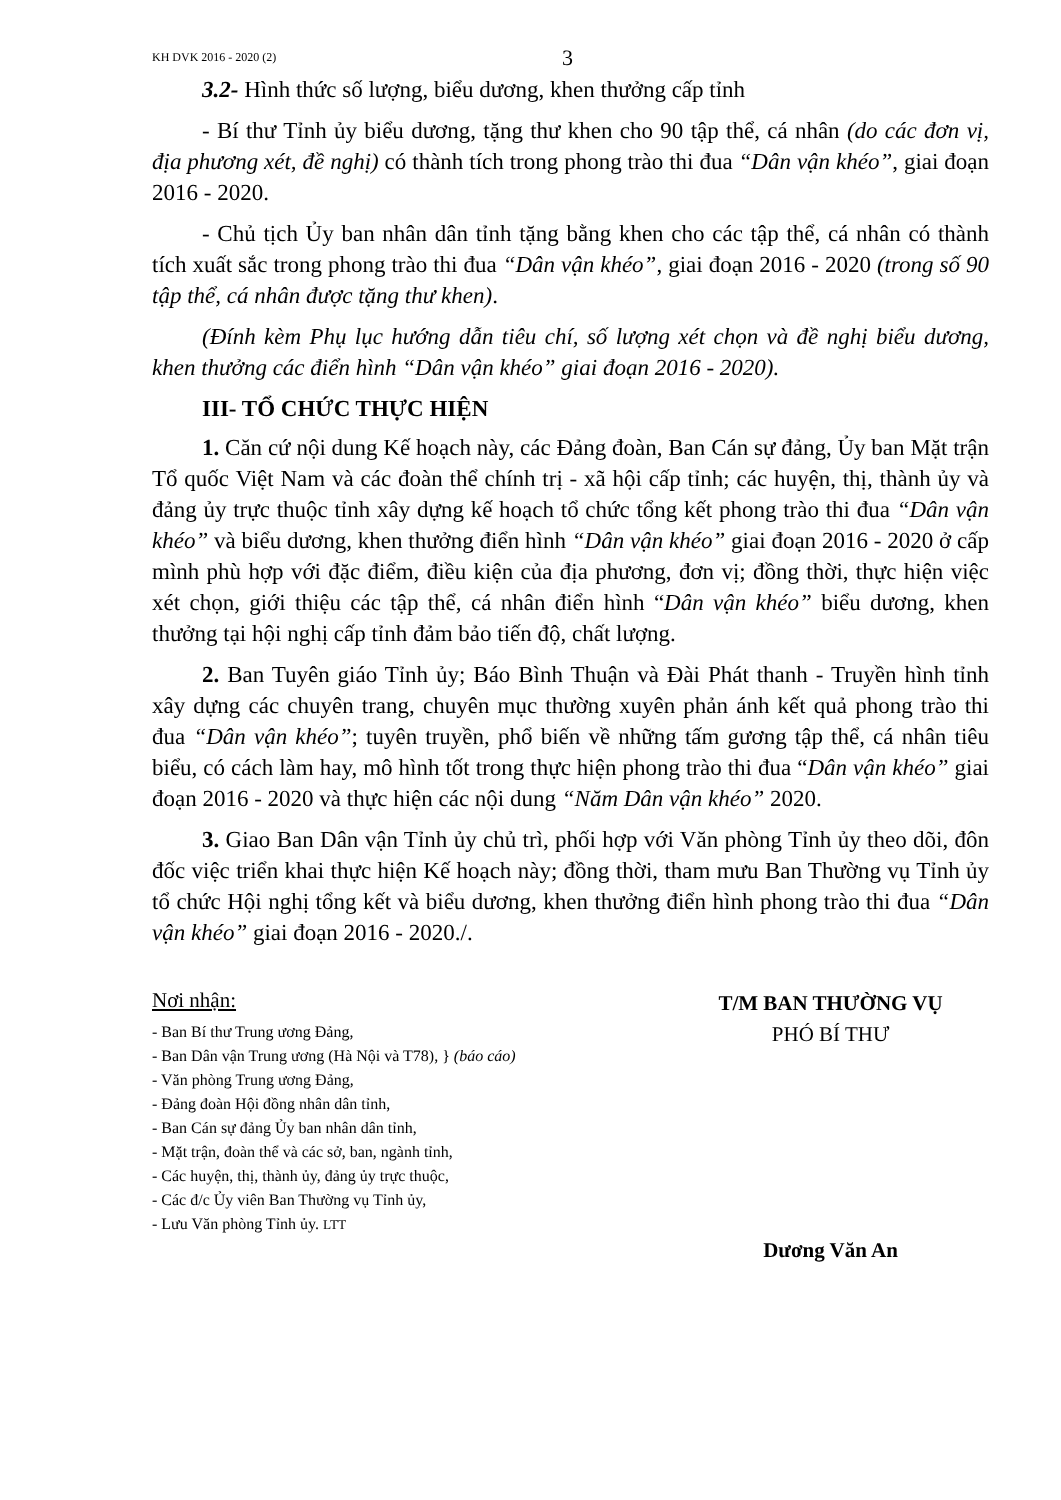KH DVK 2016 - 2020 (2) 3
3.2- Hình thức số lượng, biểu dương, khen thưởng cấp tỉnh
- Bí thư Tỉnh ủy biểu dương, tặng thư khen cho 90 tập thể, cá nhân (do các đơn vị, địa phương xét, đề nghị) có thành tích trong phong trào thi đua “Dân vận khéo”, giai đoạn 2016 - 2020.
- Chủ tịch Ủy ban nhân dân tỉnh tặng bằng khen cho các tập thể, cá nhân có thành tích xuất sắc trong phong trào thi đua “Dân vận khéo”, giai đoạn 2016 - 2020 (trong số 90 tập thể, cá nhân được tặng thư khen).
(Đính kèm Phụ lục hướng dẫn tiêu chí, số lượng xét chọn và đề nghị biểu dương, khen thưởng các điển hình “Dân vận khéo” giai đoạn 2016 - 2020).
III- TỔ CHỨC THỰC HIỆN
1. Căn cứ nội dung Kế hoạch này, các Đảng đoàn, Ban Cán sự đảng, Ủy ban Mặt trận Tổ quốc Việt Nam và các đoàn thể chính trị - xã hội cấp tỉnh; các huyện, thị, thành ủy và đảng ủy trực thuộc tỉnh xây dựng kế hoạch tổ chức tổng kết phong trào thi đua “Dân vận khéo” và biểu dương, khen thưởng điển hình “Dân vận khéo” giai đoạn 2016 - 2020 ở cấp mình phù hợp với đặc điểm, điều kiện của địa phương, đơn vị; đồng thời, thực hiện việc xét chọn, giới thiệu các tập thể, cá nhân điển hình “Dân vận khéo” biểu dương, khen thưởng tại hội nghị cấp tỉnh đảm bảo tiến độ, chất lượng.
2. Ban Tuyên giáo Tỉnh ủy; Báo Bình Thuận và Đài Phát thanh - Truyền hình tỉnh xây dựng các chuyên trang, chuyên mục thường xuyên phản ánh kết quả phong trào thi đua “Dân vận khéo”; tuyên truyền, phổ biến về những tấm gương tập thể, cá nhân tiêu biểu, có cách làm hay, mô hình tốt trong thực hiện phong trào thi đua “Dân vận khéo” giai đoạn 2016 - 2020 và thực hiện các nội dung “Năm Dân vận khéo” 2020.
3. Giao Ban Dân vận Tỉnh ủy chủ trì, phối hợp với Văn phòng Tỉnh ủy theo dõi, đôn đốc việc triển khai thực hiện Kế hoạch này; đồng thời, tham mưu Ban Thường vụ Tỉnh ủy tổ chức Hội nghị tổng kết và biểu dương, khen thưởng điển hình phong trào thi đua “Dân vận khéo” giai đoạn 2016 - 2020./.
Nơi nhận:
- Ban Bí thư Trung ương Đảng,
- Ban Dân vận Trung ương (Hà Nội và T78), } (báo cáo)
- Văn phòng Trung ương Đảng,
- Đảng đoàn Hội đồng nhân dân tỉnh,
- Ban Cán sự đảng Ủy ban nhân dân tỉnh,
- Mặt trận, đoàn thể và các sở, ban, ngành tỉnh,
- Các huyện, thị, thành ủy, đảng ủy trực thuộc,
- Các đ/c Ủy viên Ban Thường vụ Tỉnh ủy,
- Lưu Văn phòng Tỉnh ủy. LTT
T/M BAN THƯỜNG VỤ
PHÓ BÍ THƯ
Dương Văn An